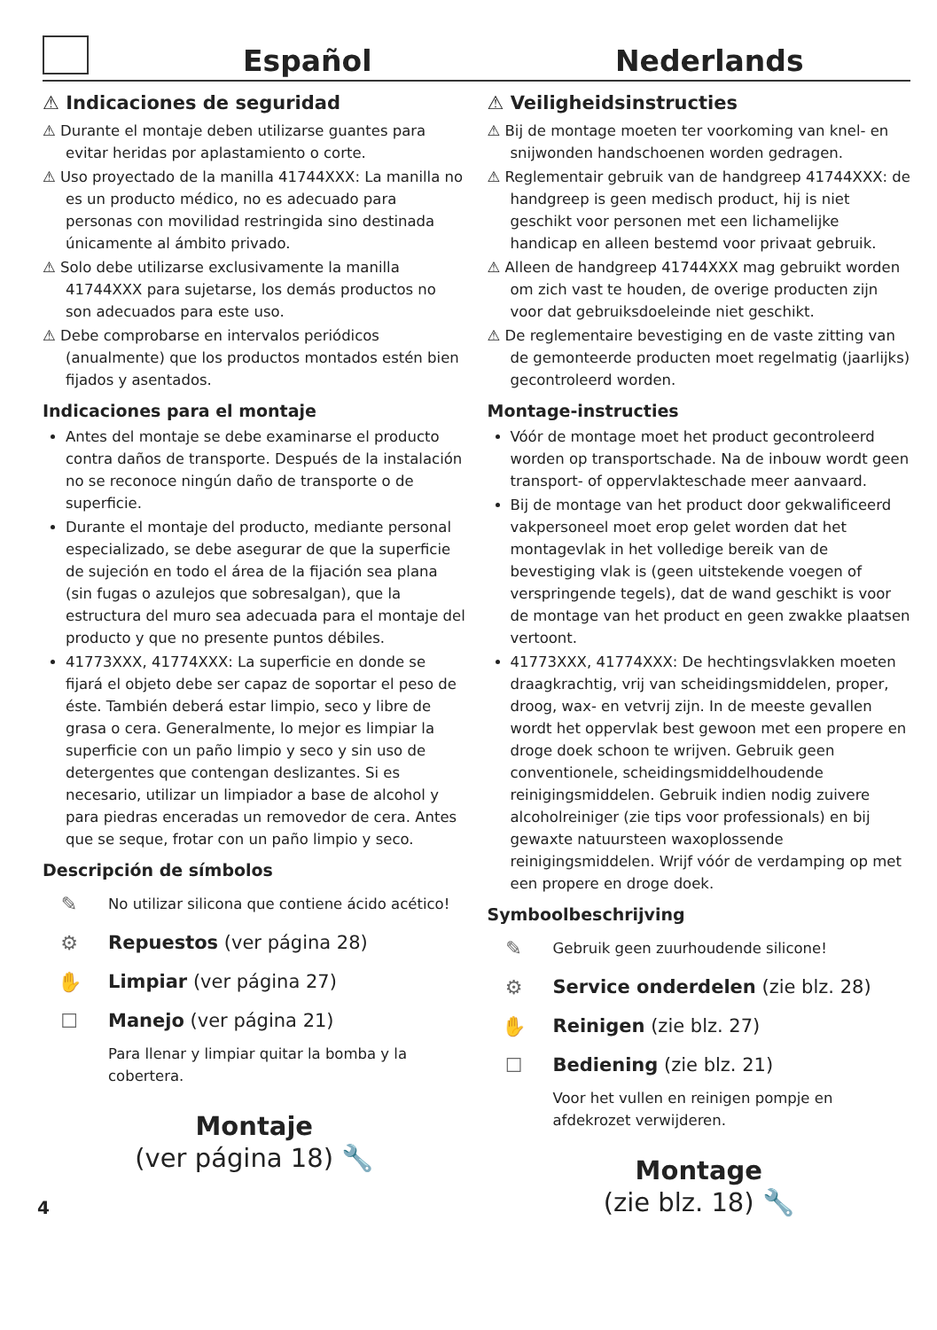Español
Nederlands
⚠ Indicaciones de seguridad
⚠ Durante el montaje deben utilizarse guantes para evitar heridas por aplastamiento o corte.
⚠ Uso proyectado de la manilla 41744XXX: La manilla no es un producto médico, no es adecuado para personas con movilidad restringida sino destinada únicamente al ámbito privado.
⚠ Solo debe utilizarse exclusivamente la manilla 41744XXX para sujetarse, los demás productos no son adecuados para este uso.
⚠ Debe comprobarse en intervalos periódicos (anualmente) que los productos montados estén bien fijados y asentados.
Indicaciones para el montaje
Antes del montaje se debe examinarse el producto contra daños de transporte. Después de la instalación no se reconoce ningún daño de transporte o de superficie.
Durante el montaje del producto, mediante personal especializado, se debe asegurar de que la superficie de sujeción en todo el área de la fijación sea plana (sin fugas o azulejos que sobresalgan), que la estructura del muro sea adecuada para el montaje del producto y que no presente puntos débiles.
41773XXX, 41774XXX: La superficie en donde se fijará el objeto debe ser capaz de soportar el peso de éste. También deberá estar limpio, seco y libre de grasa o cera. Generalmente, lo mejor es limpiar la superficie con un paño limpio y seco y sin uso de detergentes que contengan deslizantes. Si es necesario, utilizar un limpiador a base de alcohol y para piedras enceradas un removedor de cera. Antes que se seque, frotar con un paño limpio y seco.
Descripción de símbolos
✎
No utilizar silicona que contiene ácido acético!
⚙
Repuestos (ver página 28)
✋
Limpiar (ver página 27)
☐
Manejo (ver página 21)
Para llenar y limpiar quitar la bomba y la cobertera.
Montaje
(ver página 18) 🔧
⚠ Veiligheidsinstructies
⚠ Bij de montage moeten ter voorkoming van knel- en snijwonden handschoenen worden gedragen.
⚠ Reglementair gebruik van de handgreep 41744XXX: de handgreep is geen medisch product, hij is niet geschikt voor personen met een lichamelijke handicap en alleen bestemd voor privaat gebruik.
⚠ Alleen de handgreep 41744XXX mag gebruikt worden om zich vast te houden, de overige producten zijn voor dat gebruiksdoeleinde niet geschikt.
⚠ De reglementaire bevestiging en de vaste zitting van de gemonteerde producten moet regelmatig (jaarlijks) gecontroleerd worden.
Montage-instructies
Vóór de montage moet het product gecontroleerd worden op transportschade. Na de inbouw wordt geen transport- of oppervlakteschade meer aanvaard.
Bij de montage van het product door gekwalificeerd vakpersoneel moet erop gelet worden dat het montagevlak in het volledige bereik van de bevestiging vlak is (geen uitstekende voegen of verspringende tegels), dat de wand geschikt is voor de montage van het product en geen zwakke plaatsen vertoont.
41773XXX, 41774XXX: De hechtingsvlakken moeten draagkrachtig, vrij van scheidingsmiddelen, proper, droog, wax- en vetvrij zijn. In de meeste gevallen wordt het oppervlak best gewoon met een propere en droge doek schoon te wrijven. Gebruik geen conventionele, scheidingsmiddelhoudende reinigingsmiddelen. Gebruik indien nodig zuivere alcoholreiniger (zie tips voor professionals) en bij gewaxte natuursteen waxoplossende reinigingsmiddelen. Wrijf vóór de verdamping op met een propere en droge doek.
Symboolbeschrijving
✎
Gebruik geen zuurhoudende silicone!
⚙
Service onderdelen (zie blz. 28)
✋
Reinigen (zie blz. 27)
☐
Bediening (zie blz. 21)
Voor het vullen en reinigen pompje en afdekrozet verwijderen.
Montage
(zie blz. 18) 🔧
4